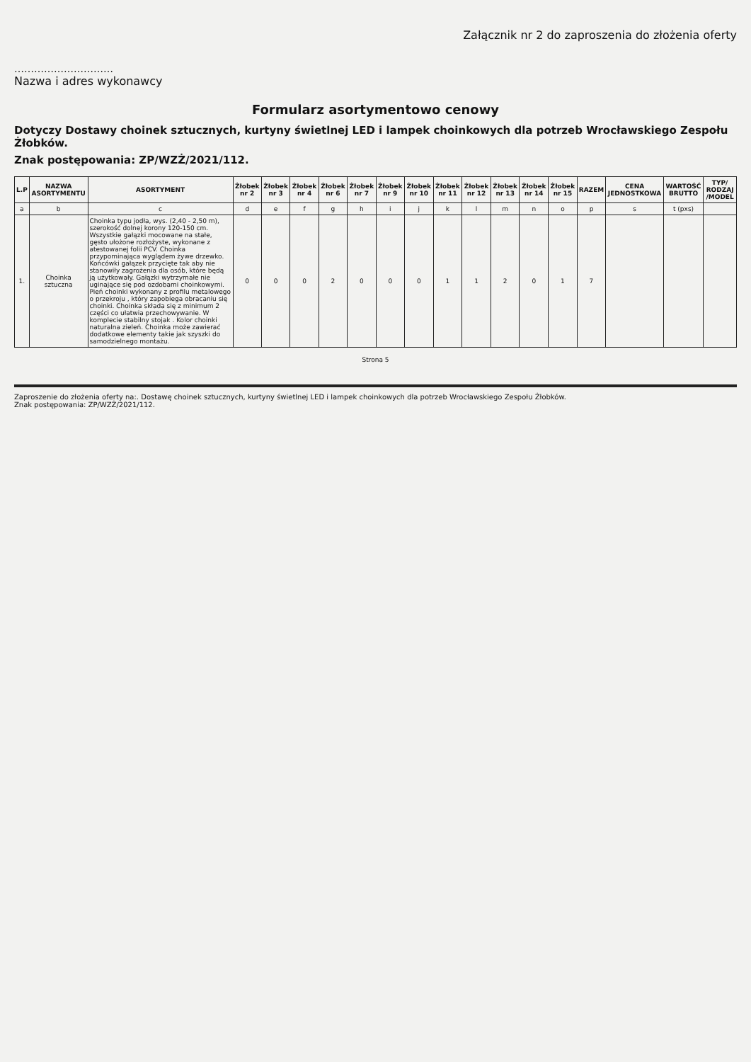Załącznik nr 2 do zaproszenia do złożenia oferty
…………………………
Nazwa i adres wykonawcy
Formularz asortymentowo cenowy
Dotyczy Dostawy choinek sztucznych, kurtyny świetlnej LED i lampek choinkowych dla potrzeb Wrocławskiego Zespołu Żłobków.
Znak postępowania: ZP/WZŻ/2021/112.
| L.P | NAZWA ASORTYMENTU | ASORTYMENT | Żłobek nr 2 | Żłobek nr 3 | Żłobek nr 4 | Żłobek nr 6 | Żłobek nr 7 | Żłobek nr 9 | Żłobek nr 10 | Żłobek nr 11 | Żłobek nr 12 | Żłobek nr 13 | Żłobek nr 14 | Żłobek nr 15 | RAZEM | CENA JEDNOSTKOWA | WARTOŚĆ BRUTTO | TYP/ RODZAJ /MODEL |
| --- | --- | --- | --- | --- | --- | --- | --- | --- | --- | --- | --- | --- | --- | --- | --- | --- | --- | --- |
| a | b | c | d | e | f | g | h | i | j | k | l | m | n | o | p | s | t (pxs) | |
| 1. | Choinka sztuczna | Choinka typu jodła, wys. (2,40 - 2,50 m), szerokość dolnej korony 120-150 cm. Wszystkie gałązki mocowane na stałe, gęsto ułożone rozłożyste, wykonane z atestowanej folii PCV. Choinka przypominająca wyglądem żywe drzewko. Końcówki gałązek przycięte tak aby nie stanowiły zagrożenia dla osób, które będą ją użytkowały. Gałązki wytrzymałe nie uginające się pod ozdobami choinkowymi. Pień choinki wykonany z profilu metalowego o przekroju , który zapobiega obracaniu się choinki. Choinka składa się z minimum 2 części co ułatwia przechowywanie. W komplecie stabilny stojak . Kolor choinki naturalna zieleń. Choinka może zawierać dodatkowe elementy takie jak szyszki do samodzielnego montażu. | 0 | 0 | 0 | 2 | 0 | 0 | 0 | 1 | 1 | 2 | 0 | 1 | 7 | | | |
Strona 5
Zaproszenie do złożenia oferty na:. Dostawę choinek sztucznych, kurtyny świetlnej LED i lampek choinkowych dla potrzeb Wrocławskiego Zespołu Żłobków.
Znak postępowania: ZP/WZŻ/2021/112.